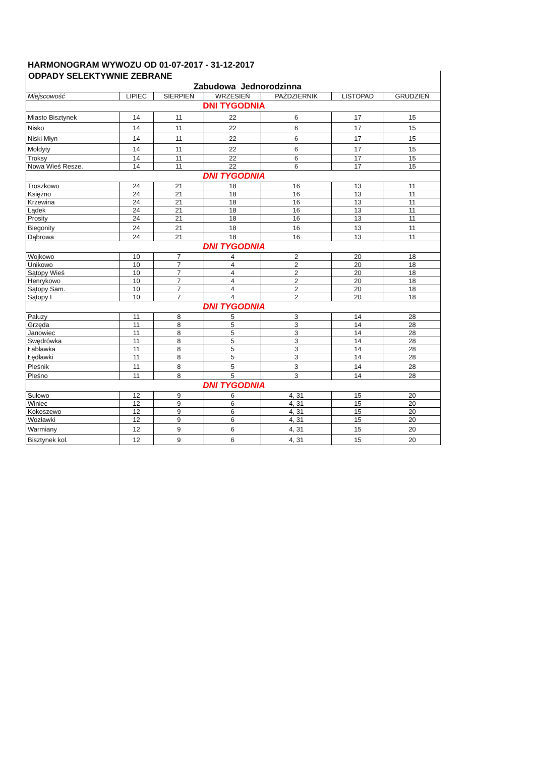HARMONOGRAM WYWOZU OD 01-07-2017 - 31-12-2017
ODPADY SELEKTYWNIE ZEBRANE
Zabudowa Jednorodzinna
| Miejscowość | LIPIEC | SIERPIEŃ | WRZESIEŃ | PAŹDZIERNIK | LISTOPAD | GRUDZIEŃ |
| --- | --- | --- | --- | --- | --- | --- |
| DNI TYGODNIA | | | | | | |
| Miasto Bisztynek | 14 | 11 | 22 | 6 | 17 | 15 |
| Nisko | 14 | 11 | 22 | 6 | 17 | 15 |
| Niski Młyn | 14 | 11 | 22 | 6 | 17 | 15 |
| Mołdyty | 14 | 11 | 22 | 6 | 17 | 15 |
| Troksy | 14 | 11 | 22 | 6 | 17 | 15 |
| Nowa Wieś Resze. | 14 | 11 | 22 | 6 | 17 | 15 |
| DNI TYGODNIA | | | | | | |
| Troszkowo | 24 | 21 | 18 | 16 | 13 | 11 |
| Księżno | 24 | 21 | 18 | 16 | 13 | 11 |
| Krzewina | 24 | 21 | 18 | 16 | 13 | 11 |
| Lądek | 24 | 21 | 18 | 16 | 13 | 11 |
| Prosity | 24 | 21 | 18 | 16 | 13 | 11 |
| Biegonity | 24 | 21 | 18 | 16 | 13 | 11 |
| Dąbrowa | 24 | 21 | 18 | 16 | 13 | 11 |
| DNI TYGODNIA | | | | | | |
| Wojkowo | 10 | 7 | 4 | 2 | 20 | 18 |
| Unikowo | 10 | 7 | 4 | 2 | 20 | 18 |
| Sątopy Wieś | 10 | 7 | 4 | 2 | 20 | 18 |
| Henrykowo | 10 | 7 | 4 | 2 | 20 | 18 |
| Sątopy Sam. | 10 | 7 | 4 | 2 | 20 | 18 |
| Sątopy I | 10 | 7 | 4 | 2 | 20 | 18 |
| DNI TYGODNIA | | | | | | |
| Paluzy | 11 | 8 | 5 | 3 | 14 | 28 |
| Grzęda | 11 | 8 | 5 | 3 | 14 | 28 |
| Janowiec | 11 | 8 | 5 | 3 | 14 | 28 |
| Swędrówka | 11 | 8 | 5 | 3 | 14 | 28 |
| Łabławka | 11 | 8 | 5 | 3 | 14 | 28 |
| Łędławki | 11 | 8 | 5 | 3 | 14 | 28 |
| Pleśnik | 11 | 8 | 5 | 3 | 14 | 28 |
| Pleśno | 11 | 8 | 5 | 3 | 14 | 28 |
| DNI TYGODNIA | | | | | | |
| Sułowo | 12 | 9 | 6 | 4, 31 | 15 | 20 |
| Winiec | 12 | 9 | 6 | 4, 31 | 15 | 20 |
| Kokoszewo | 12 | 9 | 6 | 4, 31 | 15 | 20 |
| Wozławki | 12 | 9 | 6 | 4, 31 | 15 | 20 |
| Warmiany | 12 | 9 | 6 | 4, 31 | 15 | 20 |
| Bisztynek kol. | 12 | 9 | 6 | 4, 31 | 15 | 20 |